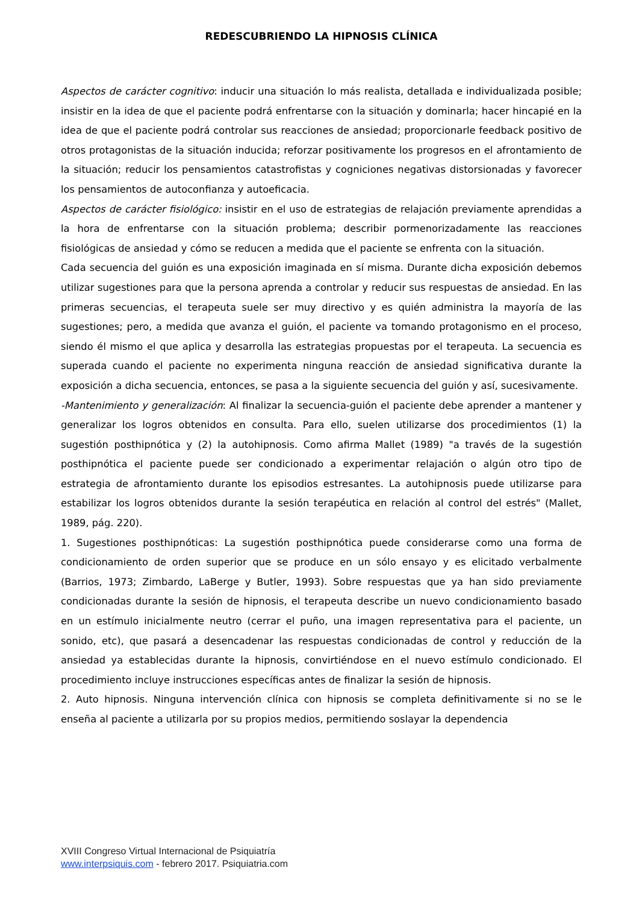REDESCUBRIENDO LA HIPNOSIS CLÍNICA
Aspectos de carácter cognitivo: inducir una situación lo más realista, detallada e individualizada posible; insistir en la idea de que el paciente podrá enfrentarse con la situación y dominarla; hacer hincapié en la idea de que el paciente podrá controlar sus reacciones de ansiedad; proporcionarle feedback positivo de otros protagonistas de la situación inducida; reforzar positivamente los progresos en el afrontamiento de la situación; reducir los pensamientos catastrofistas y cogniciones negativas distorsionadas y favorecer los pensamientos de autoconfianza y autoeficacia.
Aspectos de carácter fisiológico: insistir en el uso de estrategias de relajación previamente aprendidas a la hora de enfrentarse con la situación problema; describir pormenorizadamente las reacciones fisiológicas de ansiedad y cómo se reducen a medida que el paciente se enfrenta con la situación.
Cada secuencia del guión es una exposición imaginada en sí misma. Durante dicha exposición debemos utilizar sugestiones para que la persona aprenda a controlar y reducir sus respuestas de ansiedad. En las primeras secuencias, el terapeuta suele ser muy directivo y es quién administra la mayoría de las sugestiones; pero, a medida que avanza el guión, el paciente va tomando protagonismo en el proceso, siendo él mismo el que aplica y desarrolla las estrategias propuestas por el terapeuta. La secuencia es superada cuando el paciente no experimenta ninguna reacción de ansiedad significativa durante la exposición a dicha secuencia, entonces, se pasa a la siguiente secuencia del guión y así, sucesivamente.
-Mantenimiento y generalización: Al finalizar la secuencia-guión el paciente debe aprender a mantener y generalizar los logros obtenidos en consulta. Para ello, suelen utilizarse dos procedimientos (1) la sugestión posthipnótica y (2) la autohipnosis. Como afirma Mallet (1989) "a través de la sugestión posthipnótica el paciente puede ser condicionado a experimentar relajación o algún otro tipo de estrategia de afrontamiento durante los episodios estresantes. La autohipnosis puede utilizarse para estabilizar los logros obtenidos durante la sesión terapéutica en relación al control del estrés" (Mallet, 1989, pág. 220).
1. Sugestiones posthipnóticas: La sugestión posthipnótica puede considerarse como una forma de condicionamiento de orden superior que se produce en un sólo ensayo y es elicitado verbalmente (Barrios, 1973; Zimbardo, LaBerge y Butler, 1993). Sobre respuestas que ya han sido previamente condicionadas durante la sesión de hipnosis, el terapeuta describe un nuevo condicionamiento basado en un estímulo inicialmente neutro (cerrar el puño, una imagen representativa para el paciente, un sonido, etc), que pasará a desencadenar las respuestas condicionadas de control y reducción de la ansiedad ya establecidas durante la hipnosis, convirtiéndose en el nuevo estímulo condicionado. El procedimiento incluye instrucciones específicas antes de finalizar la sesión de hipnosis.
2. Auto hipnosis. Ninguna intervención clínica con hipnosis se completa definitivamente si no se le enseña al paciente a utilizarla por su propios medios, permitiendo soslayar la dependencia
XVIII Congreso Virtual Internacional de Psiquiatría
www.interpsiquis.com - febrero 2017. Psiquiatria.com